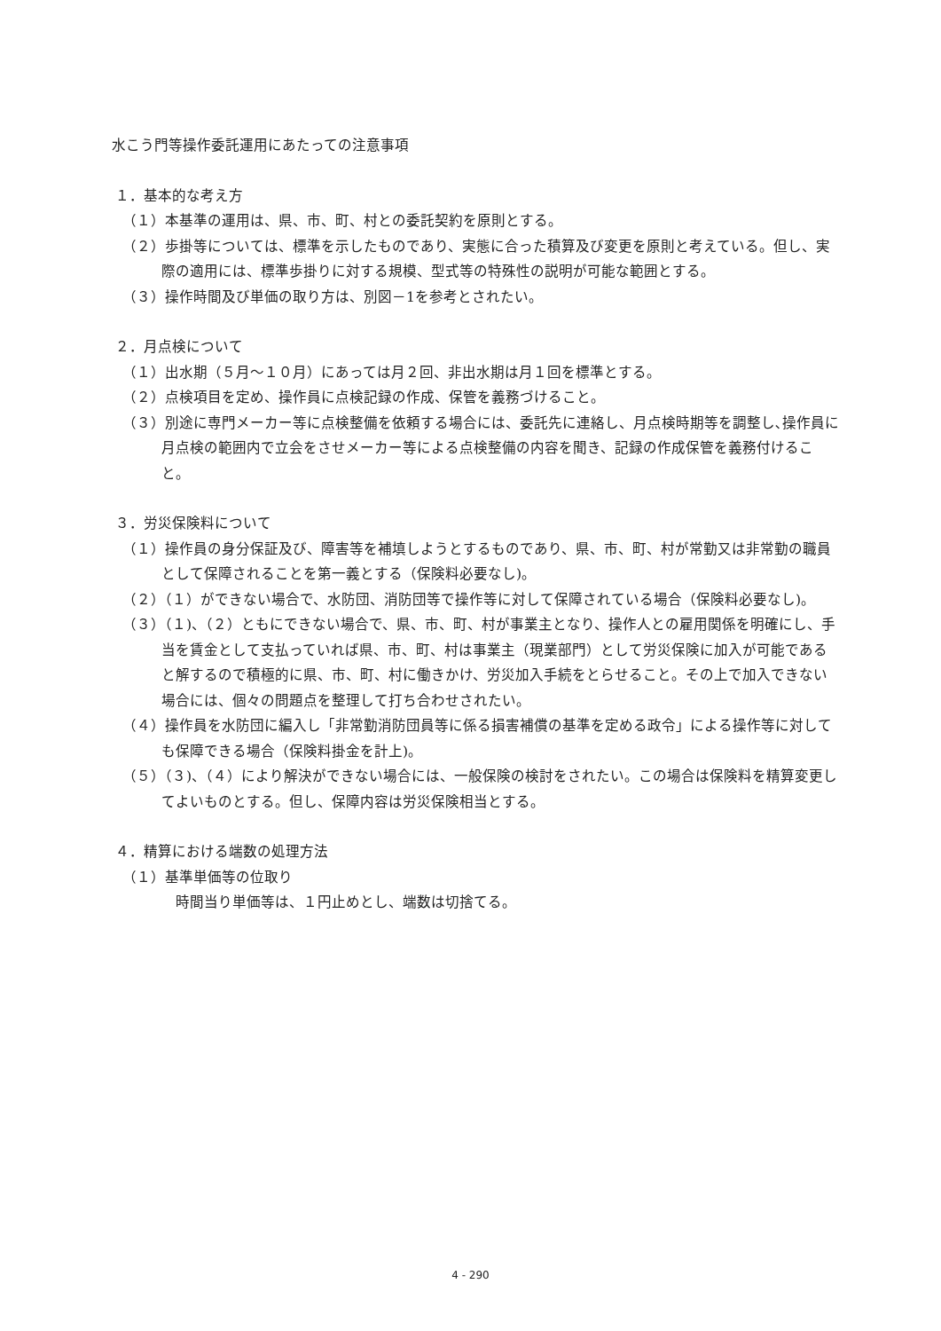水こう門等操作委託運用にあたっての注意事項
１．基本的な考え方
（１）本基準の運用は、県、市、町、村との委託契約を原則とする。
（２）歩掛等については、標準を示したものであり、実態に合った積算及び変更を原則と考えている。但し、実際の適用には、標準歩掛りに対する規模、型式等の特殊性の説明が可能な範囲とする。
（３）操作時間及び単価の取り方は、別図－1を参考とされたい。
２．月点検について
（１）出水期（５月～１０月）にあっては月２回、非出水期は月１回を標準とする。
（２）点検項目を定め、操作員に点検記録の作成、保管を義務づけること。
（３）別途に専門メーカー等に点検整備を依頼する場合には、委託先に連絡し、月点検時期等を調整し､操作員に月点検の範囲内で立会をさせメーカー等による点検整備の内容を聞き、記録の作成保管を義務付けること。
３．労災保険料について
（１）操作員の身分保証及び、障害等を補填しようとするものであり、県、市、町、村が常勤又は非常勤の職員として保障されることを第一義とする（保険料必要なし)。
（２）（１）ができない場合で、水防団、消防団等で操作等に対して保障されている場合（保険料必要なし)。
（３）（１)、（２）ともにできない場合で、県、市、町、村が事業主となり、操作人との雇用関係を明確にし、手当を賃金として支払っていれば県、市、町、村は事業主（現業部門）として労災保険に加入が可能であると解するので積極的に県、市、町、村に働きかけ、労災加入手続をとらせること。その上で加入できない場合には、個々の問題点を整理して打ち合わせされたい。
（４）操作員を水防団に編入し「非常勤消防団員等に係る損害補償の基準を定める政令」による操作等に対しても保障できる場合（保険料掛金を計上)。
（５）（３)、（４）により解決ができない場合には、一般保険の検討をされたい。この場合は保険料を精算変更してよいものとする。但し、保障内容は労災保険相当とする。
４．精算における端数の処理方法
（１）基準単価等の位取り
時間当り単価等は、１円止めとし、端数は切捨てる。
4 - 290